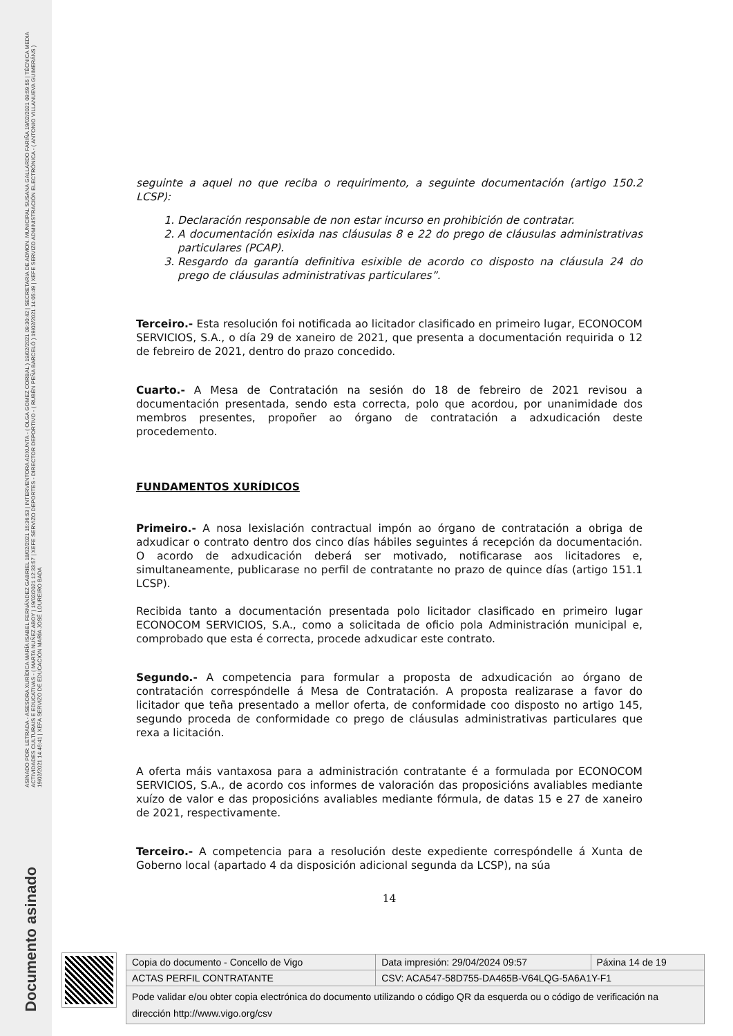ASINADO POR: LETRADA - ASESORA XURÍDICA MARÍA ISABEL FERNÁNDEZ GABRIEL 18/02/2021 15:36:53 | INTERVENTORA ADXUNTA - ( OLGA GOMEZ CORBAL ) 19/02/2021 09:30:42 | SECRETARIA DE ADMON. MUNICIPAL SUSANA GALLARDO FARIÑA 19/02/2021 09:59:55 | TÉCNICA MEDIA ACTIVIDADES CULTURAIS E EDUCATIVAS - ( MARTA NUÑEZ ABOY ) 19/02/2021 12:33:57 | XEFE SERVIZO DEPORTES - DIRECTOR DEPORTIVO - ( RUBÉN PEÑA BARCELÓ ) 19/02/2021 14:05:49 | XEFE SERVIZO ADMINISTRACIÓN ELECTRÓNICA - ( ANTONIO VILLANUEVA GUIMERÁNS ) 19/02/2021 14:46:41 | XEFA SERVIZO DE EDUCACIÓN MARÍA JOSÉ LOUREIRO BADA
Documento asinado
seguinte a aquel no que reciba o requirimento, a seguinte documentación (artigo 150.2 LCSP):
1. Declaración responsable de non estar incurso en prohibición de contratar.
2. A documentación esixida nas cláusulas 8 e 22 do prego de cláusulas administrativas particulares (PCAP).
3. Resgardo da garantía definitiva esixible de acordo co disposto na cláusula 24 do prego de cláusulas administrativas particulares”.
Terceiro.- Esta resolución foi notificada ao licitador clasificado en primeiro lugar, ECONOCOM SERVICIOS, S.A., o día 29 de xaneiro de 2021, que presenta a documentación requirida o 12 de febreiro de 2021, dentro do prazo concedido.
Cuarto.- A Mesa de Contratación na sesión do 18 de febreiro de 2021 revisou a documentación presentada, sendo esta correcta, polo que acordou, por unanimidade dos membros presentes, propoñer ao órgano de contratación a adxudicación deste procedemento.
FUNDAMENTOS XURÍDICOS
Primeiro.- A nosa lexislación contractual impón ao órgano de contratación a obriga de adxudicar o contrato dentro dos cinco días hábiles seguintes á recepción da documentación. O acordo de adxudicación deberá ser motivado, notificarase aos licitadores e, simultaneamente, publicarase no perfil de contratante no prazo de quince días (artigo 151.1 LCSP).
Recibida tanto a documentación presentada polo licitador clasificado en primeiro lugar ECONOCOM SERVICIOS, S.A., como a solicitada de oficio pola Administración municipal e, comprobado que esta é correcta, procede adxudicar este contrato.
Segundo.- A competencia para formular a proposta de adxudicación ao órgano de contratación correspóndelle á Mesa de Contratación. A proposta realizarase a favor do licitador que teña presentado a mellor oferta, de conformidade coo disposto no artigo 145, segundo proceda de conformidade co prego de cláusulas administrativas particulares que rexa a licitación.
A oferta máis vantaxosa para a administración contratante é a formulada por ECONOCOM SERVICIOS, S.A., de acordo cos informes de valoración das proposicións avaliables mediante xuízo de valor e das proposicións avaliables mediante fórmula, de datas 15 e 27 de xaneiro de 2021, respectivamente.
Terceiro.- A competencia para a resolución deste expediente correspóndelle á Xunta de Goberno local (apartado 4 da disposición adicional segunda da LCSP), na súa
14
| Copia do documento - Concello de Vigo | Data impresión: 29/04/2024 09:57 | Páxina 14 de 19 |
| ACTAS PERFIL CONTRATANTE | CSV: ACA547-58D755-DA465B-V64LQG-5A6A1Y-F1 | |
| Pode validar e/ou obter copia electrónica do documento utilizando o código QR da esquerda ou o código de verificación na dirección http://www.vigo.org/csv | | |